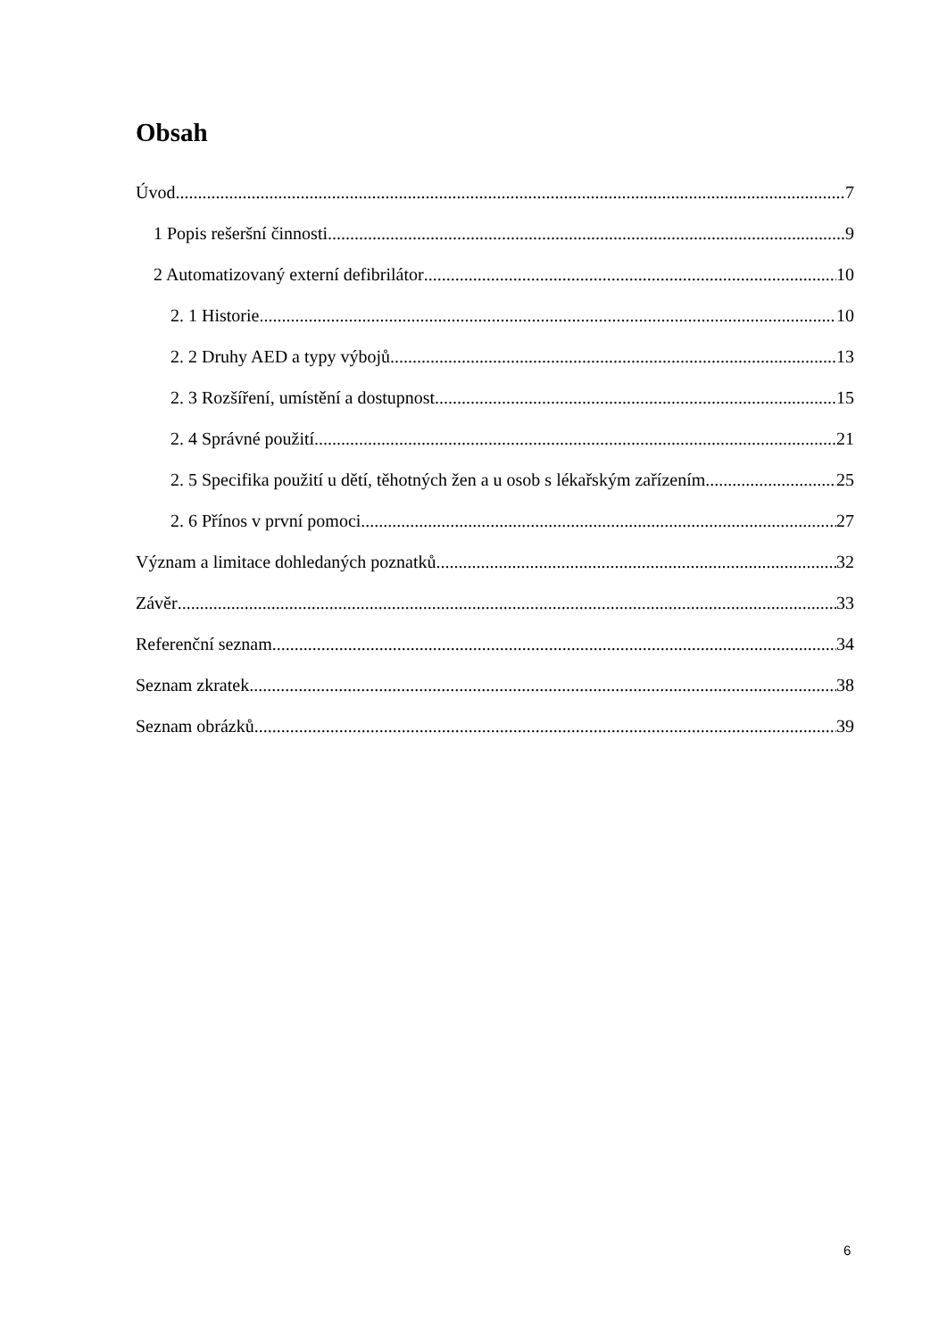Obsah
Úvod 7
1 Popis rešeršní činnosti 9
2 Automatizovaný externí defibrilátor 10
2. 1 Historie 10
2. 2 Druhy AED a typy výbojů 13
2. 3 Rozšíření, umístění a dostupnost 15
2. 4 Správné použití 21
2. 5 Specifika použití u dětí, těhotných žen a u osob s lékařským zařízením 25
2. 6 Přínos v první pomoci 27
Význam a limitace dohledaných poznatků 32
Závěr 33
Referenční seznam 34
Seznam zkratek 38
Seznam obrázků 39
6